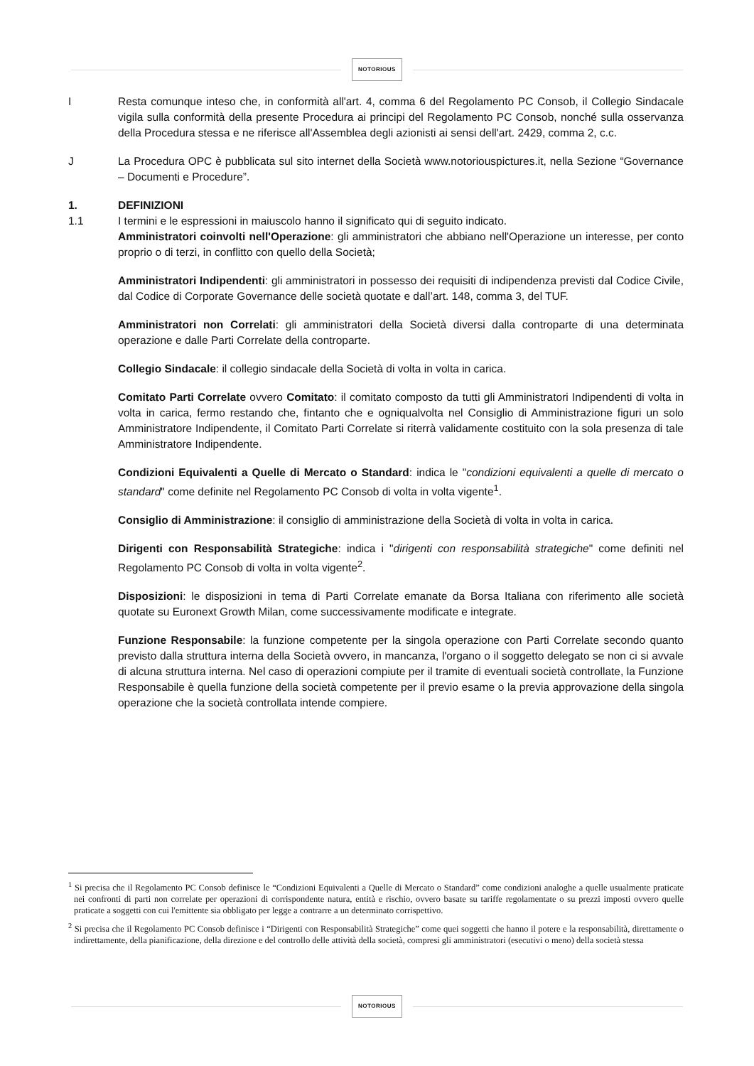NOTORIOUS
I Resta comunque inteso che, in conformità all'art. 4, comma 6 del Regolamento PC Consob, il Collegio Sindacale vigila sulla conformità della presente Procedura ai principi del Regolamento PC Consob, nonché sulla osservanza della Procedura stessa e ne riferisce all'Assemblea degli azionisti ai sensi dell'art. 2429, comma 2, c.c.
J La Procedura OPC è pubblicata sul sito internet della Società www.notoriouspictures.it, nella Sezione “Governance – Documenti e Procedure”.
1. DEFINIZIONI
1.1 I termini e le espressioni in maiuscolo hanno il significato qui di seguito indicato.
Amministratori coinvolti nell'Operazione: gli amministratori che abbiano nell'Operazione un interesse, per conto proprio o di terzi, in conflitto con quello della Società;
Amministratori Indipendenti: gli amministratori in possesso dei requisiti di indipendenza previsti dal Codice Civile, dal Codice di Corporate Governance delle società quotate e dall’art. 148, comma 3, del TUF.
Amministratori non Correlati: gli amministratori della Società diversi dalla controparte di una determinata operazione e dalle Parti Correlate della controparte.
Collegio Sindacale: il collegio sindacale della Società di volta in volta in carica.
Comitato Parti Correlate ovvero Comitato: il comitato composto da tutti gli Amministratori Indipendenti di volta in volta in carica, fermo restando che, fintanto che e ogniqualvolta nel Consiglio di Amministrazione figuri un solo Amministratore Indipendente, il Comitato Parti Correlate si riterrà validamente costituito con la sola presenza di tale Amministratore Indipendente.
Condizioni Equivalenti a Quelle di Mercato o Standard: indica le "condizioni equivalenti a quelle di mercato o standard" come definite nel Regolamento PC Consob di volta in volta vigente<sup>1</sup>.
Consiglio di Amministrazione: il consiglio di amministrazione della Società di volta in volta in carica.
Dirigenti con Responsabilità Strategiche: indica i "dirigenti con responsabilità strategiche" come definiti nel Regolamento PC Consob di volta in volta vigente<sup>2</sup>.
Disposizioni: le disposizioni in tema di Parti Correlate emanate da Borsa Italiana con riferimento alle società quotate su Euronext Growth Milan, come successivamente modificate e integrate.
Funzione Responsabile: la funzione competente per la singola operazione con Parti Correlate secondo quanto previsto dalla struttura interna della Società ovvero, in mancanza, l'organo o il soggetto delegato se non ci si avvale di alcuna struttura interna. Nel caso di operazioni compiute per il tramite di eventuali società controllate, la Funzione Responsabile è quella funzione della società competente per il previo esame o la previa approvazione della singola operazione che la società controllata intende compiere.
<sup>1</sup> Si precisa che il Regolamento PC Consob definisce le “Condizioni Equivalenti a Quelle di Mercato o Standard” come condizioni analoghe a quelle usualmente praticate nei confronti di parti non correlate per operazioni di corrispondente natura, entità e rischio, ovvero basate su tariffe regolamentate o su prezzi imposti ovvero quelle praticate a soggetti con cui l'emittente sia obbligato per legge a contrarre a un determinato corrispettivo.
<sup>2</sup> Si precisa che il Regolamento PC Consob definisce i “Dirigenti con Responsabilità Strategiche” come quei soggetti che hanno il potere e la responsabilità, direttamente o indirettamente, della pianificazione, della direzione e del controllo delle attività della società, compresi gli amministratori (esecutivi o meno) della società stessa
NOTORIOUS